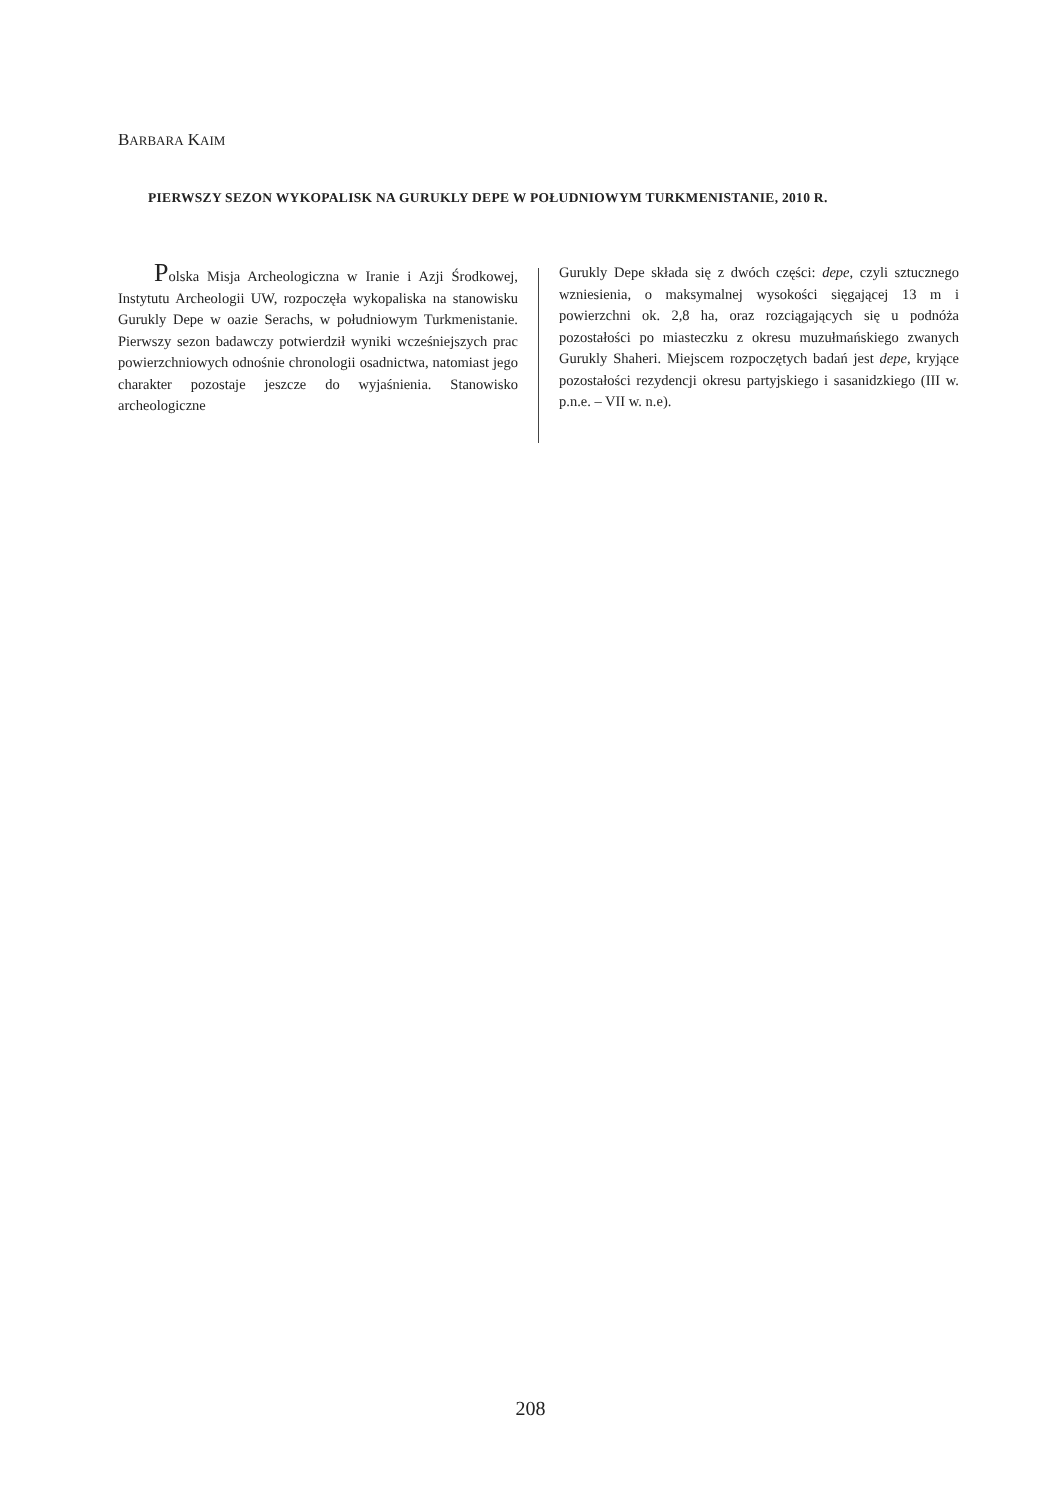BARBARA KAIM
PIERWSZY SEZON WYKOPALISK NA GURUKLY DEPE W POŁUDNIOWYM TURKMENISTANIE, 2010 R.
Polska Misja Archeologiczna w Iranie i Azji Środkowej, Instytutu Archeologii UW, rozpoczęła wykopaliska na stanowisku Gurukly Depe w oazie Serachs, w południowym Turkmenistanie. Pierwszy sezon badawczy potwierdził wyniki wcześniejszych prac powierzchniowych odnośnie chronologii osadnictwa, natomiast jego charakter pozostaje jeszcze do wyjaśnienia. Stanowisko archeologiczne
Gurukly Depe składa się z dwóch części: depe, czyli sztucznego wzniesienia, o maksymalnej wysokości sięgającej 13 m i powierzchni ok. 2,8 ha, oraz rozciągających się u podnóża pozostałości po miasteczku z okresu muzułmańskiego zwanych Gurukly Shaheri. Miejscem rozpoczętych badań jest depe, kryjące pozostałości rezydencji okresu partyjskiego i sasanidzkiego (III w. p.n.e. – VII w. n.e).
208